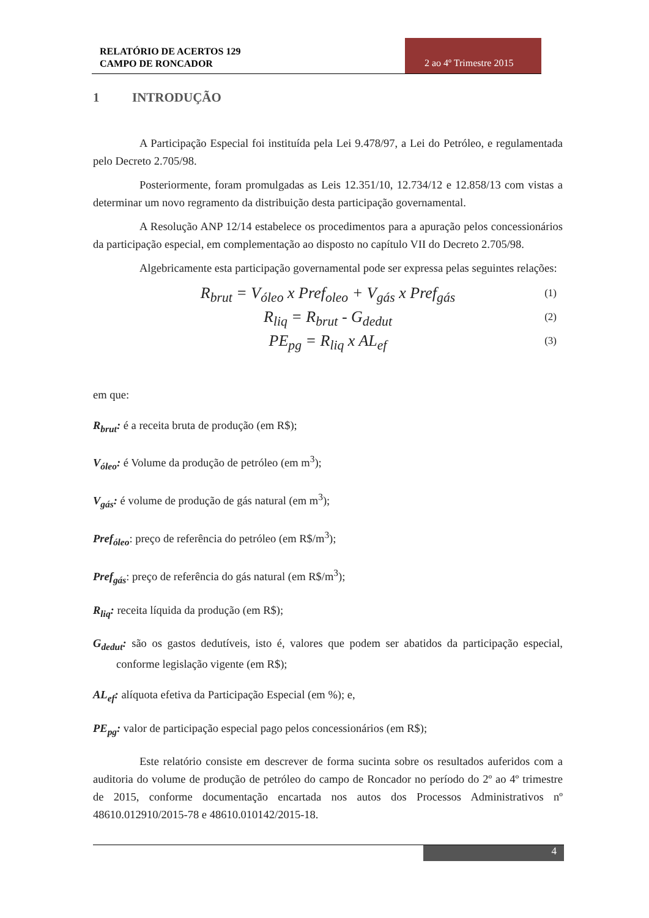RELATÓRIO DE ACERTOS 129
CAMPO DE RONCADOR
2 ao 4º Trimestre 2015
1 INTRODUÇÃO
A Participação Especial foi instituída pela Lei 9.478/97, a Lei do Petróleo, e regulamentada pelo Decreto 2.705/98.
Posteriormente, foram promulgadas as Leis 12.351/10, 12.734/12 e 12.858/13 com vistas a determinar um novo regramento da distribuição desta participação governamental.
A Resolução ANP 12/14 estabelece os procedimentos para a apuração pelos concessionários da participação especial, em complementação ao disposto no capítulo VII do Decreto 2.705/98.
Algebricamente esta participação governamental pode ser expressa pelas seguintes relações:
R<sub>brut</sub> = V<sub>óleo</sub> x Pref<sub>oleo</sub> + V<sub>gás</sub> x Pref<sub>gás</sub> (1)
R<sub>liq</sub> = R<sub>brut</sub> - G<sub>dedut</sub> (2)
PE<sub>pg</sub> = R<sub>liq</sub> x AL<sub>ef</sub> (3)
em que:
R<sub>brut</sub>: é a receita bruta de produção (em R$);
V<sub>óleo</sub>: é Volume da produção de petróleo (em m<sup>3</sup>);
V<sub>gás</sub>: é volume de produção de gás natural (em m<sup>3</sup>);
Pref<sub>óleo</sub>: preço de referência do petróleo (em R$/m<sup>3</sup>);
Pref<sub>gás</sub>: preço de referência do gás natural (em R$/m<sup>3</sup>);
R<sub>liq</sub>: receita líquida da produção (em R$);
G<sub>dedut</sub>: são os gastos dedutíveis, isto é, valores que podem ser abatidos da participação especial, conforme legislação vigente (em R$);
AL<sub>ef</sub>: alíquota efetiva da Participação Especial (em %); e,
PE<sub>pg</sub>: valor de participação especial pago pelos concessionários (em R$);
Este relatório consiste em descrever de forma sucinta sobre os resultados auferidos com a auditoria do volume de produção de petróleo do campo de Roncador no período do 2º ao 4º trimestre de 2015, conforme documentação encartada nos autos dos Processos Administrativos nº 48610.012910/2015-78 e 48610.010142/2015-18.
4